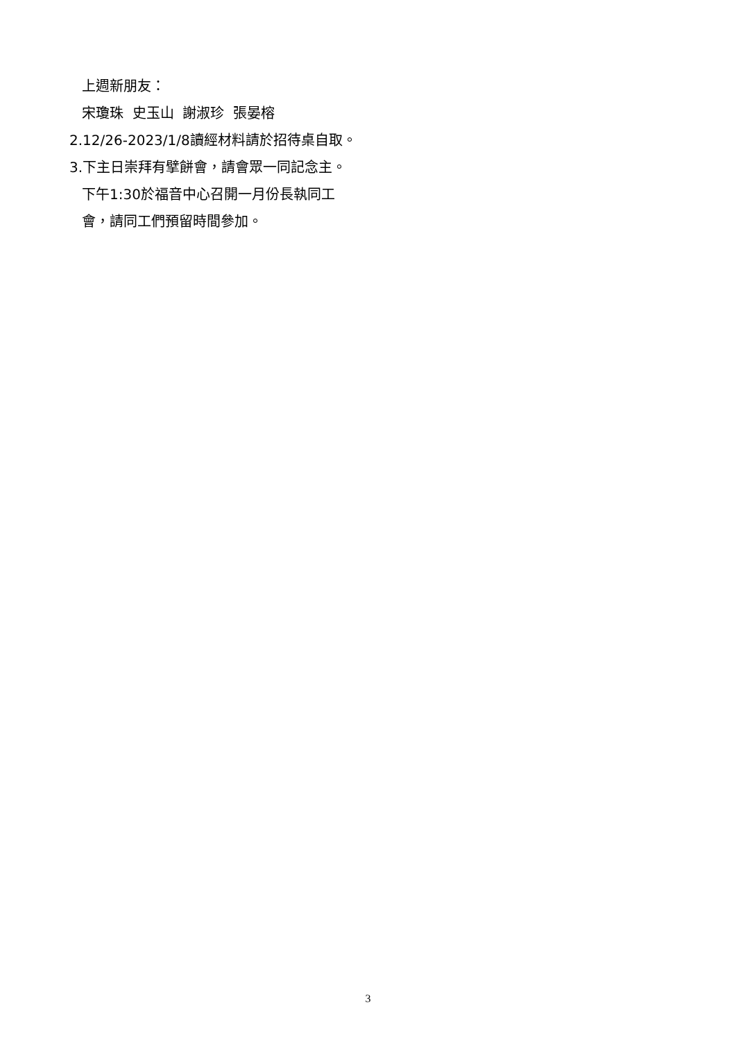上週新朋友：
宋瓊珠 史玉山 謝淑珍 張晏榕
2.12/26-2023/1/8讀經材料請於招待桌自取。
3.下主日崇拜有擘餅會，請會眾一同記念主。
下午1:30於福音中心召開一月份長執同工
會，請同工們預留時間參加。
3